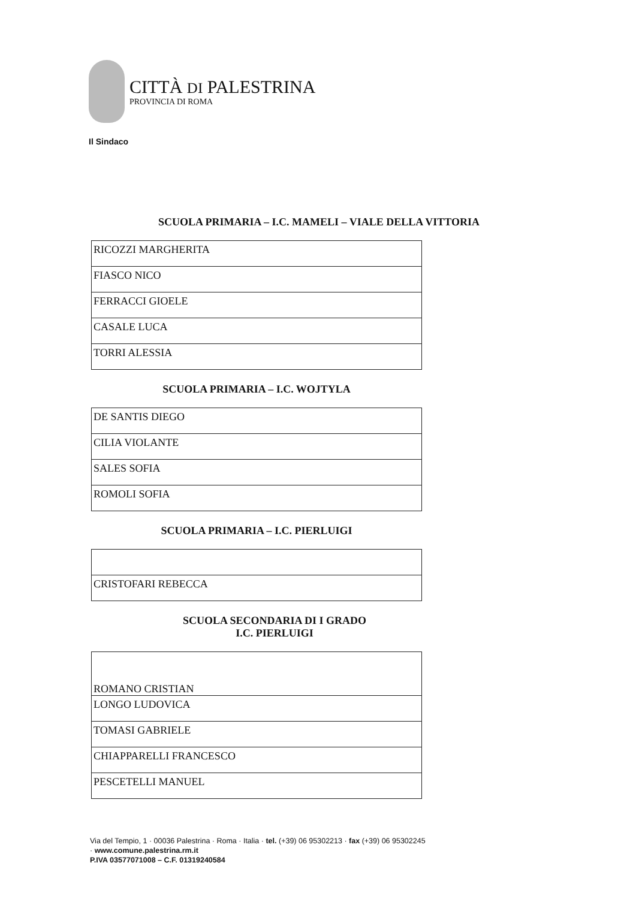CITTÀ DI PALESTRINA
PROVINCIA DI ROMA
Il Sindaco
SCUOLA PRIMARIA – I.C. MAMELI – VIALE DELLA VITTORIA
| RICOZZI MARGHERITA |
| FIASCO NICO |
| FERRACCI GIOELE |
| CASALE LUCA |
| TORRI ALESSIA |
SCUOLA PRIMARIA – I.C. WOJTYLA
| DE SANTIS DIEGO |
| CILIA VIOLANTE |
| SALES SOFIA |
| ROMOLI SOFIA |
SCUOLA PRIMARIA – I.C. PIERLUIGI
| CRISTOFARI REBECCA |
SCUOLA SECONDARIA DI I GRADO
I.C. PIERLUIGI
| ROMANO CRISTIAN |
| LONGO LUDOVICA |
| TOMASI GABRIELE |
| CHIAPPARELLI FRANCESCO |
| PESCETELLI MANUEL |
Via del Tempio, 1 · 00036 Palestrina · Roma · Italia · tel. (+39) 06 95302213 · fax (+39) 06 95302245
· www.comune.palestrina.rm.it
P.IVA 03577071008 – C.F. 01319240584